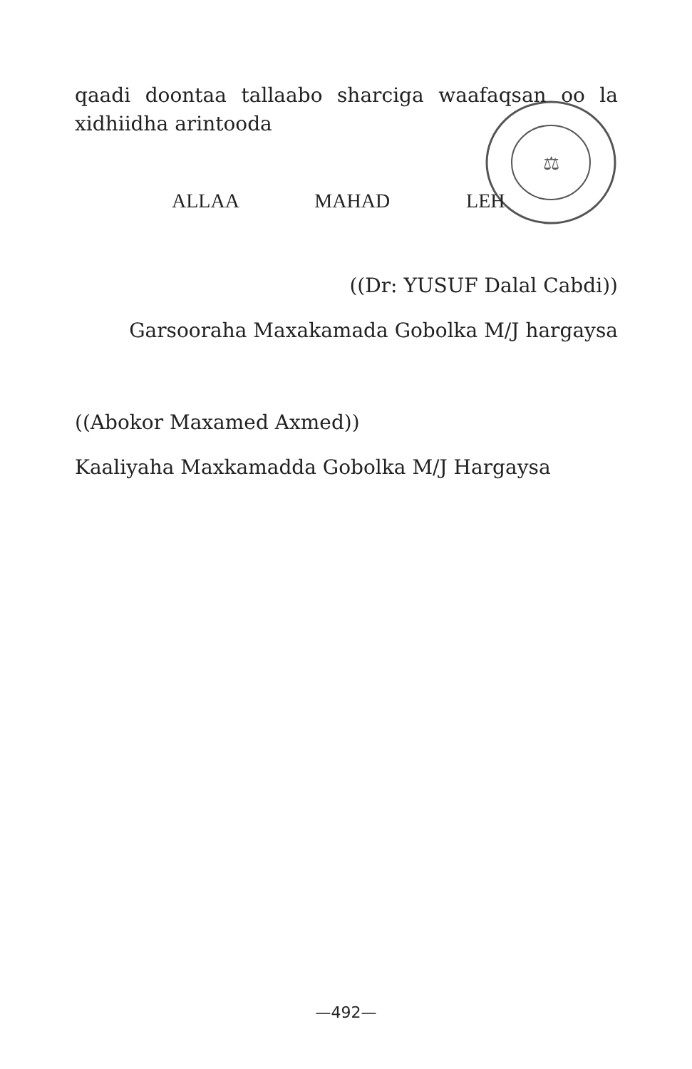⚖
qaadi doontaa tallaabo sharciga waafaqsan oo la
xidhiidha arintooda
ALLAA MAHAD LEH
((Dr: YUSUF Dalal Cabdi))
Garsooraha Maxakamada Gobolka M/J hargaysa
((Abokor Maxamed Axmed))
Kaaliyaha Maxkamadda Gobolka M/J Hargaysa
—492—